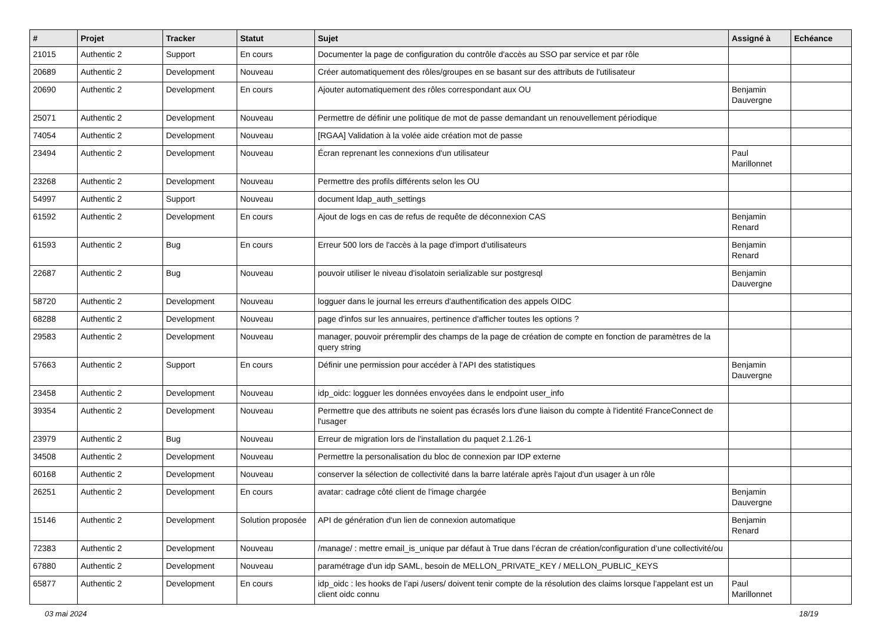| # | Projet | Tracker | Statut | Sujet | Assigné à | Echéance |
| --- | --- | --- | --- | --- | --- | --- |
| 21015 | Authentic 2 | Support | En cours | Documenter la page de configuration du contrôle d'accès au SSO par service et par rôle | | |
| 20689 | Authentic 2 | Development | Nouveau | Créer automatiquement des rôles/groupes en se basant sur des attributs de l'utilisateur | | |
| 20690 | Authentic 2 | Development | En cours | Ajouter automatiquement des rôles correspondant aux OU | Benjamin Dauvergne | |
| 25071 | Authentic 2 | Development | Nouveau | Permettre de définir une politique de mot de passe demandant un renouvellement périodique | | |
| 74054 | Authentic 2 | Development | Nouveau | [RGAA] Validation à la volée aide création mot de passe | | |
| 23494 | Authentic 2 | Development | Nouveau | Écran reprenant les connexions d'un utilisateur | Paul Marillonnet | |
| 23268 | Authentic 2 | Development | Nouveau | Permettre des profils différents selon les OU | | |
| 54997 | Authentic 2 | Support | Nouveau | document ldap_auth_settings | | |
| 61592 | Authentic 2 | Development | En cours | Ajout de logs en cas de refus de requête de déconnexion CAS | Benjamin Renard | |
| 61593 | Authentic 2 | Bug | En cours | Erreur 500 lors de l'accès à la page d'import d'utilisateurs | Benjamin Renard | |
| 22687 | Authentic 2 | Bug | Nouveau | pouvoir utiliser le niveau d'isolatoin serializable sur postgresql | Benjamin Dauvergne | |
| 58720 | Authentic 2 | Development | Nouveau | logguer dans le journal les erreurs d'authentification des appels OIDC | | |
| 68288 | Authentic 2 | Development | Nouveau | page d'infos sur les annuaires, pertinence d'afficher toutes les options ? | | |
| 29583 | Authentic 2 | Development | Nouveau | manager, pouvoir préremplir des champs de la page de création de compte en fonction de paramètres de la query string | | |
| 57663 | Authentic 2 | Support | En cours | Définir une permission pour accéder à l'API des statistiques | Benjamin Dauvergne | |
| 23458 | Authentic 2 | Development | Nouveau | idp_oidc: logguer les données envoyées dans le endpoint user_info | | |
| 39354 | Authentic 2 | Development | Nouveau | Permettre que des attributs ne soient pas écrasés lors d'une liaison du compte à l'identité FranceConnect de l'usager | | |
| 23979 | Authentic 2 | Bug | Nouveau | Erreur de migration lors de l'installation du paquet 2.1.26-1 | | |
| 34508 | Authentic 2 | Development | Nouveau | Permettre la personalisation du bloc de connexion par IDP externe | | |
| 60168 | Authentic 2 | Development | Nouveau | conserver la sélection de collectivité dans la barre latérale après l'ajout d'un usager à un rôle | | |
| 26251 | Authentic 2 | Development | En cours | avatar: cadrage côté client de l'image chargée | Benjamin Dauvergne | |
| 15146 | Authentic 2 | Development | Solution proposée | API de génération d'un lien de connexion automatique | Benjamin Renard | |
| 72383 | Authentic 2 | Development | Nouveau | /manage/ : mettre email_is_unique par défaut à True dans l’écran de création/configuration d’une collectivité/ou | | |
| 67880 | Authentic 2 | Development | Nouveau | paramétrage d'un idp SAML, besoin de MELLON_PRIVATE_KEY / MELLON_PUBLIC_KEYS | | |
| 65877 | Authentic 2 | Development | En cours | idp_oidc : les hooks de l’api /users/ doivent tenir compte de la résolution des claims lorsque l’appelant est un client oidc connu | Paul Marillonnet | |
03 mai 2024 18/19